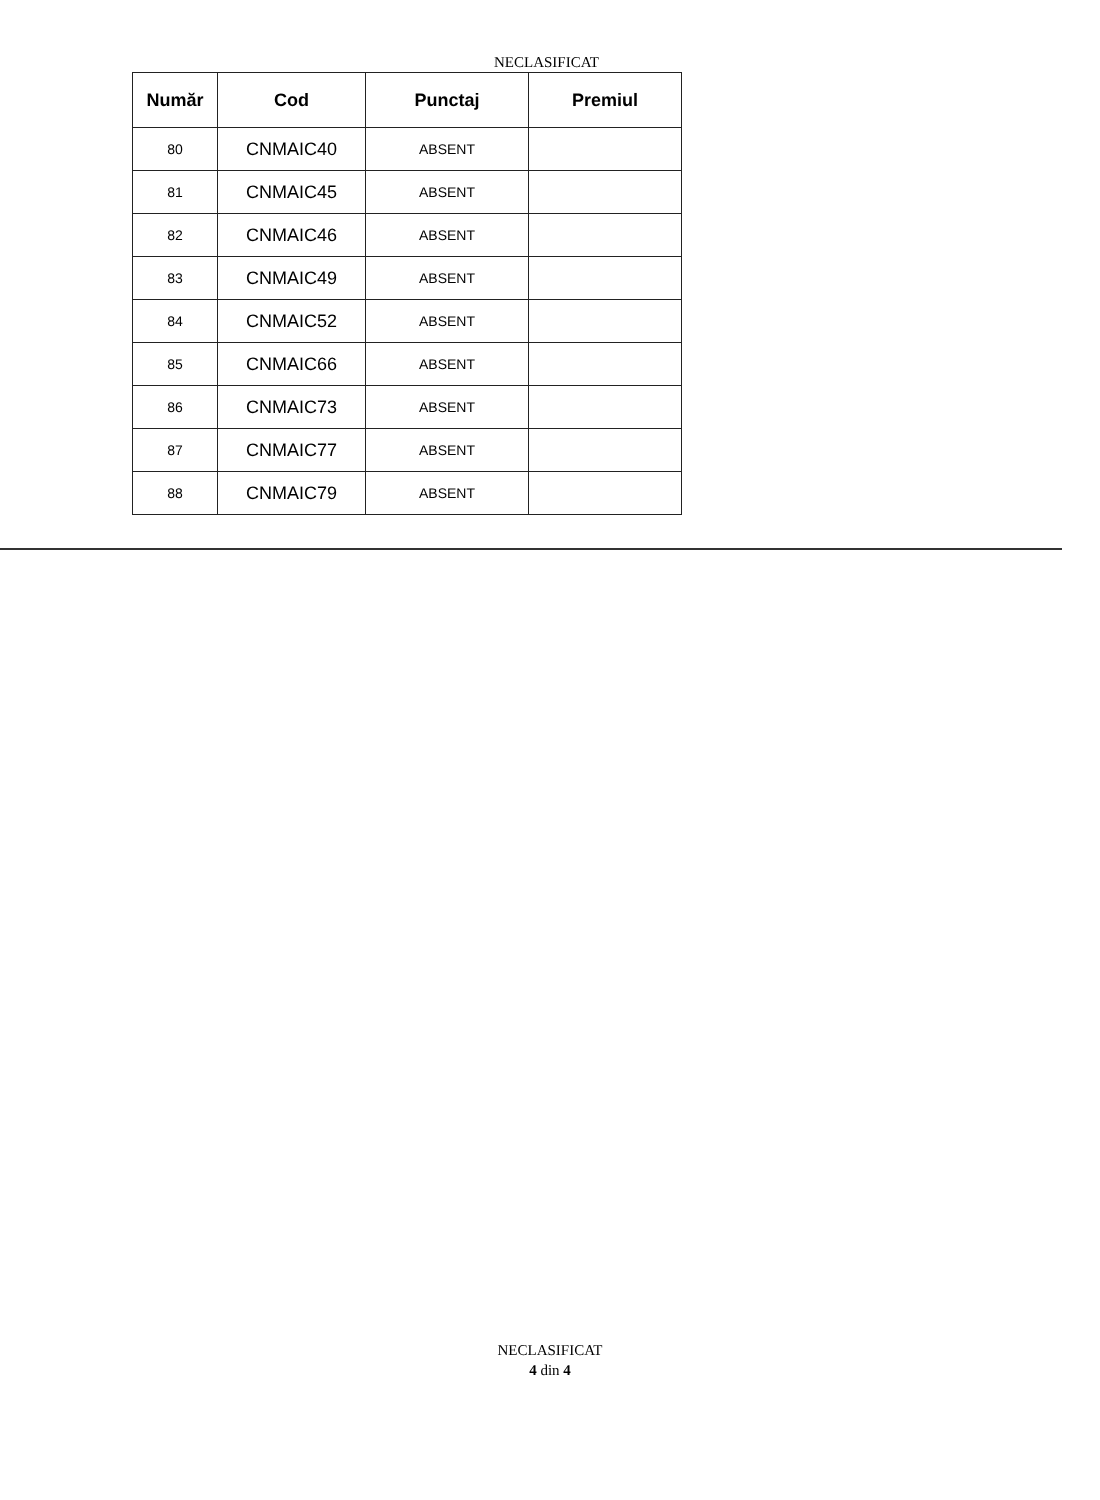NECLASIFICAT
| Număr | Cod | Punctaj | Premiul |
| --- | --- | --- | --- |
| 80 | CNMAIC40 | ABSENT | |
| 81 | CNMAIC45 | ABSENT | |
| 82 | CNMAIC46 | ABSENT | |
| 83 | CNMAIC49 | ABSENT | |
| 84 | CNMAIC52 | ABSENT | |
| 85 | CNMAIC66 | ABSENT | |
| 86 | CNMAIC73 | ABSENT | |
| 87 | CNMAIC77 | ABSENT | |
| 88 | CNMAIC79 | ABSENT | |
NECLASIFICAT
4 din 4